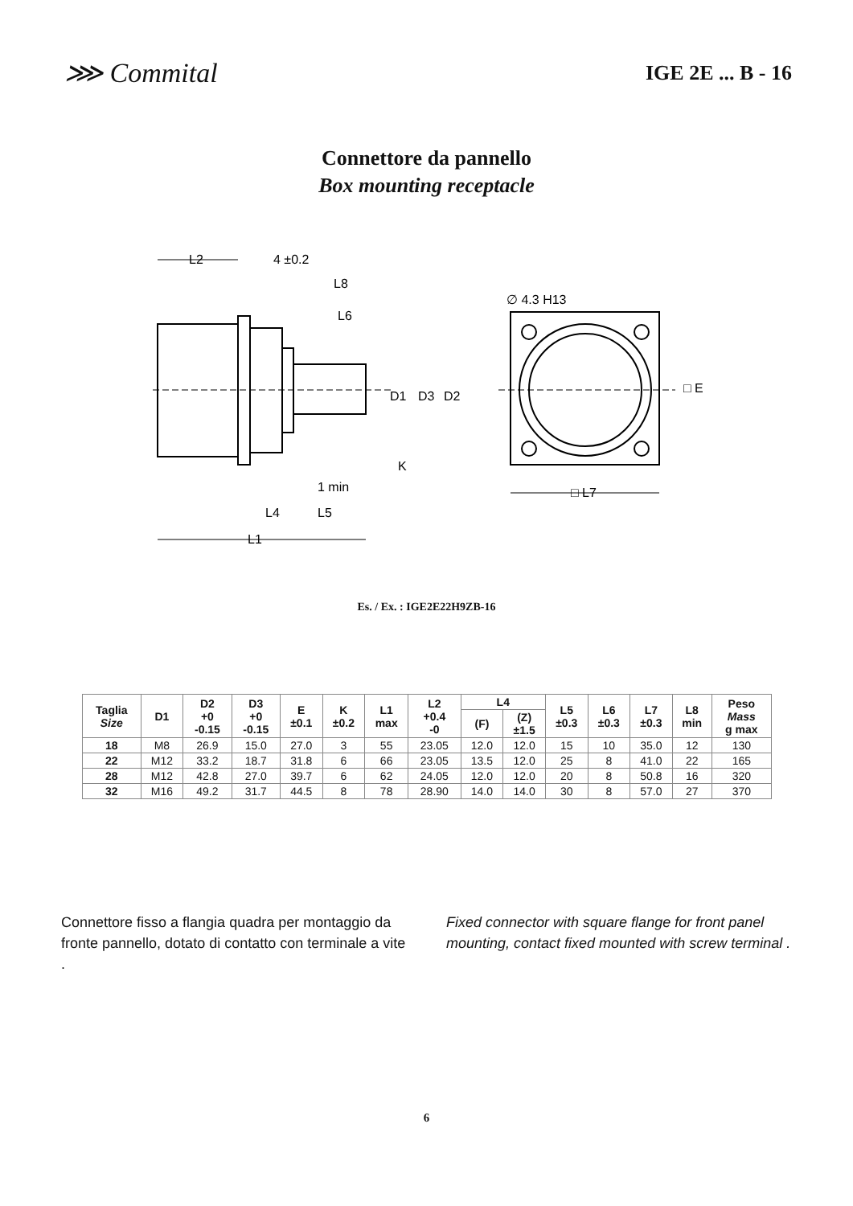⋙ Commital
IGE 2E ... B - 16
Connettore da pannello
Box mounting receptacle
L2
4 ±0.2
L8
L6
∅ 4.3 H13
D1
D3
D2
□ E
K
1 min
L4
L5
L1
□ L7
Es. / Ex. : IGE2E22H9ZB-16
| Taglia Size | D1 | D2 +0 -0.15 | D3 +0 -0.15 | E ±0.1 | K ±0.2 | L1 max | L2 +0.4 -0 | L4 | | L5 ±0.3 | L6 ±0.3 | L7 ±0.3 | L8 min | Peso Mass g max |
| --- | --- | --- | --- | --- | --- | --- | --- | --- | --- | --- | --- | --- | --- | --- |
| | | | | | | | | (F) | (Z) ±1.5 | | | | | |
| 18 | M8 | 26.9 | 15.0 | 27.0 | 3 | 55 | 23.05 | 12.0 | 12.0 | 15 | 10 | 35.0 | 12 | 130 |
| 22 | M12 | 33.2 | 18.7 | 31.8 | 6 | 66 | 23.05 | 13.5 | 12.0 | 25 | 8 | 41.0 | 22 | 165 |
| 28 | M12 | 42.8 | 27.0 | 39.7 | 6 | 62 | 24.05 | 12.0 | 12.0 | 20 | 8 | 50.8 | 16 | 320 |
| 32 | M16 | 49.2 | 31.7 | 44.5 | 8 | 78 | 28.90 | 14.0 | 14.0 | 30 | 8 | 57.0 | 27 | 370 |
Connettore fisso a flangia quadra per montaggio da fronte pannello, dotato di contatto con terminale a vite .
Fixed connector with square flange for front panel mounting, contact fixed mounted with screw terminal .
6